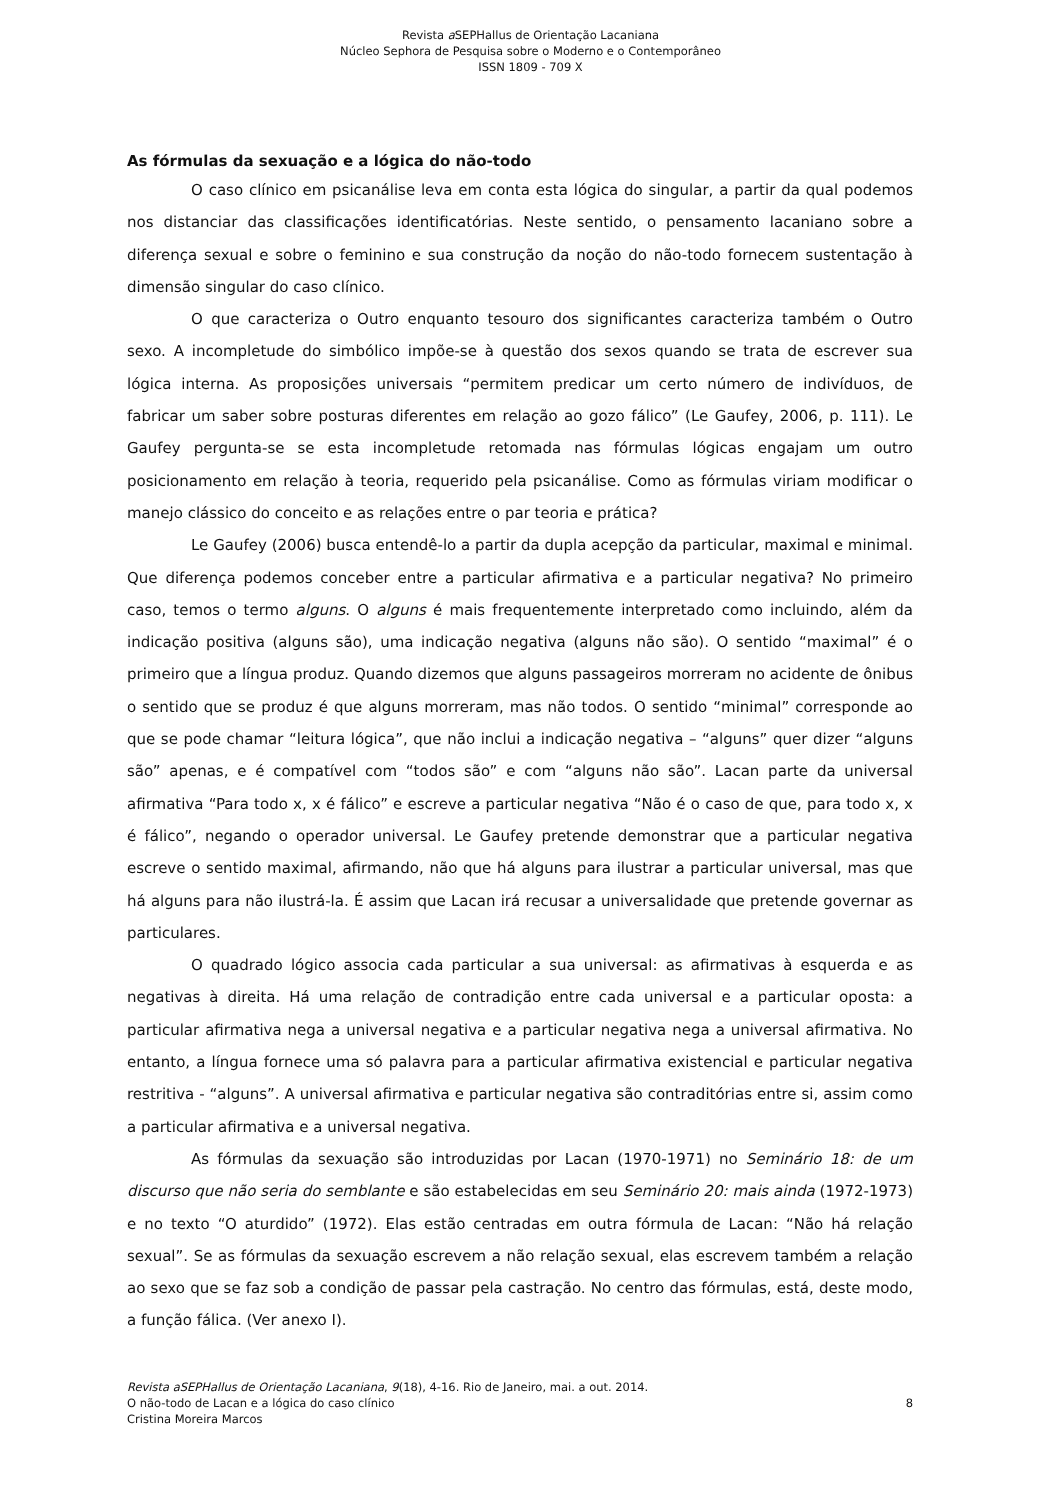Revista a SEPHallus de Orientação Lacaniana
Núcleo Sephora de Pesquisa sobre o Moderno e o Contemporâneo
ISSN 1809 - 709 X
As fórmulas da sexuação e a lógica do não-todo
O caso clínico em psicanálise leva em conta esta lógica do singular, a partir da qual podemos nos distanciar das classificações identificatórias. Neste sentido, o pensamento lacaniano sobre a diferença sexual e sobre o feminino e sua construção da noção do não-todo fornecem sustentação à dimensão singular do caso clínico.
O que caracteriza o Outro enquanto tesouro dos significantes caracteriza também o Outro sexo. A incompletude do simbólico impõe-se à questão dos sexos quando se trata de escrever sua lógica interna. As proposições universais “permitem predicar um certo número de indivíduos, de fabricar um saber sobre posturas diferentes em relação ao gozo fálico” (Le Gaufey, 2006, p. 111). Le Gaufey pergunta-se se esta incompletude retomada nas fórmulas lógicas engajam um outro posicionamento em relação à teoria, requerido pela psicanálise. Como as fórmulas viriam modificar o manejo clássico do conceito e as relações entre o par teoria e prática?
Le Gaufey (2006) busca entendê-lo a partir da dupla acepção da particular, maximal e minimal. Que diferença podemos conceber entre a particular afirmativa e a particular negativa? No primeiro caso, temos o termo alguns. O alguns é mais frequentemente interpretado como incluindo, além da indicação positiva (alguns são), uma indicação negativa (alguns não são). O sentido “maximal” é o primeiro que a língua produz. Quando dizemos que alguns passageiros morreram no acidente de ônibus o sentido que se produz é que alguns morreram, mas não todos. O sentido “minimal” corresponde ao que se pode chamar “leitura lógica”, que não inclui a indicação negativa – “alguns” quer dizer “alguns são” apenas, e é compatível com “todos são” e com “alguns não são”. Lacan parte da universal afirmativa “Para todo x, x é fálico” e escreve a particular negativa “Não é o caso de que, para todo x, x é fálico”, negando o operador universal. Le Gaufey pretende demonstrar que a particular negativa escreve o sentido maximal, afirmando, não que há alguns para ilustrar a particular universal, mas que há alguns para não ilustrá-la. É assim que Lacan irá recusar a universalidade que pretende governar as particulares.
O quadrado lógico associa cada particular a sua universal: as afirmativas à esquerda e as negativas à direita. Há uma relação de contradição entre cada universal e a particular oposta: a particular afirmativa nega a universal negativa e a particular negativa nega a universal afirmativa. No entanto, a língua fornece uma só palavra para a particular afirmativa existencial e particular negativa restritiva - “alguns”. A universal afirmativa e particular negativa são contraditórias entre si, assim como a particular afirmativa e a universal negativa.
As fórmulas da sexuação são introduzidas por Lacan (1970-1971) no Seminário 18: de um discurso que não seria do semblante e são estabelecidas em seu Seminário 20: mais ainda (1972-1973) e no texto “O aturdido” (1972). Elas estão centradas em outra fórmula de Lacan: “Não há relação sexual”. Se as fórmulas da sexuação escrevem a não relação sexual, elas escrevem também a relação ao sexo que se faz sob a condição de passar pela castração. No centro das fórmulas, está, deste modo, a função fálica. (Ver anexo I).
Revista aSEPHallus de Orientação Lacaniana, 9(18), 4-16. Rio de Janeiro, mai. a out. 2014.
O não-todo de Lacan e a lógica do caso clínico 8
Cristina Moreira Marcos